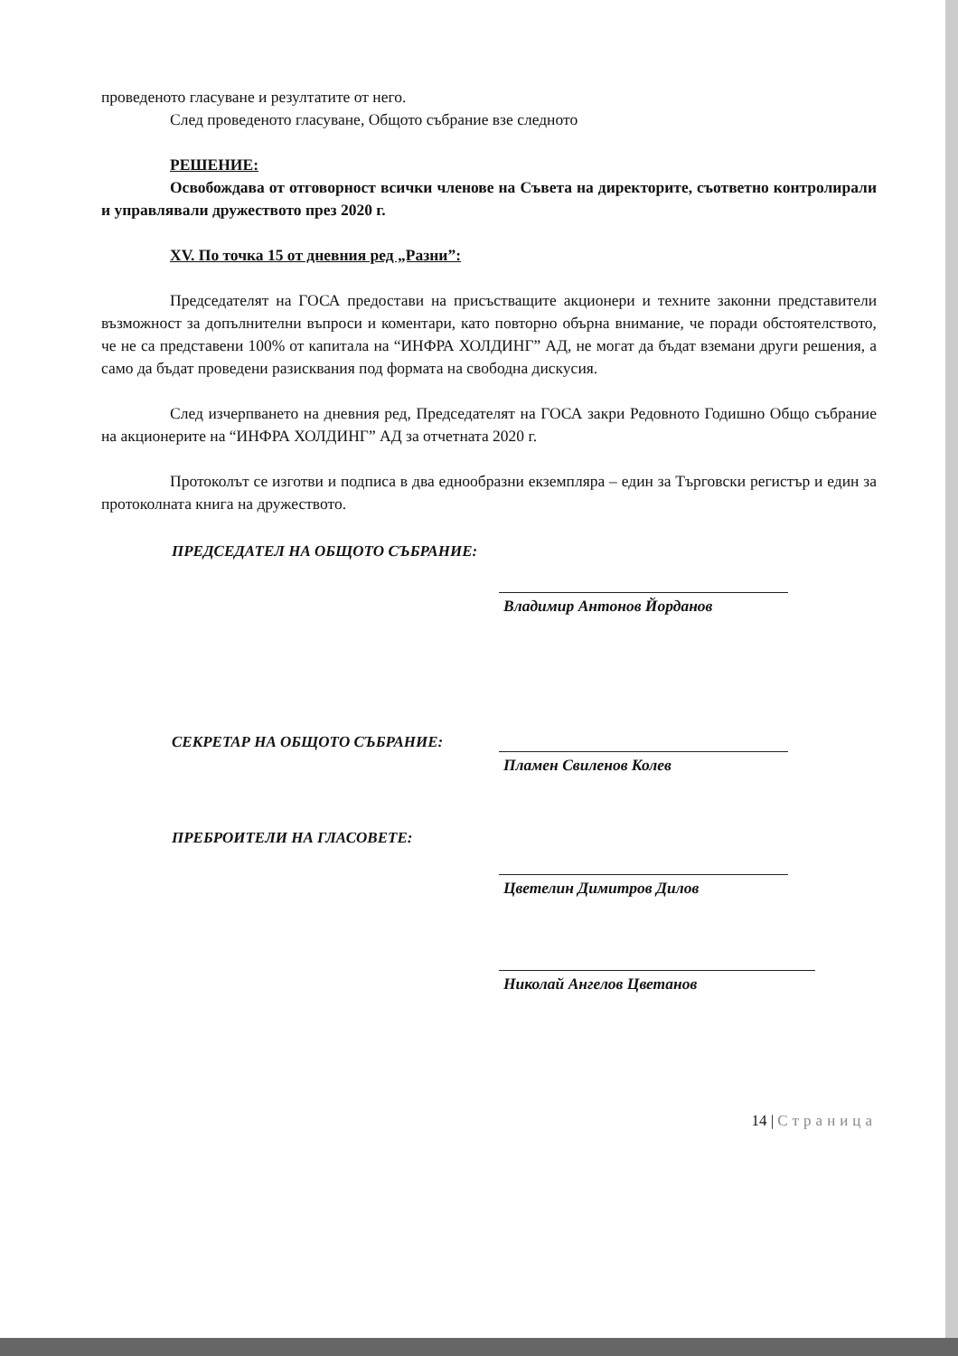проведеното гласуване и резултатите от него.
След проведеното гласуване, Общото събрание взе следното
РЕШЕНИЕ:
Освобождава от отговорност всички членове на Съвета на директорите, съответно контролирали и управлявали дружеството през 2020 г.
XV. По точка 15 от дневния ред „Разни”:
Председателят на ГОСА предостави на присъстващите акционери и техните законни представители възможност за допълнителни въпроси и коментари, като повторно обърна внимание, че поради обстоятелството, че не са представени 100% от капитала на “ИНФРА ХОЛДИНГ” АД, не могат да бъдат вземани други решения, а само да бъдат проведени разисквания под формата на свободна дискусия.
След изчерпването на дневния ред, Председателят на ГОСА закри Редовното Годишно Общо събрание на акционерите на “ИНФРА ХОЛДИНГ” АД за отчетната 2020 г.
Протоколът се изготви и подписа в два еднообразни екземпляра – един за Търговски регистър и един за протоколната книга на дружеството.
ПРЕДСЕДАТЕЛ НА ОБЩОТО СЪБРАНИЕ:
Владимир Антонов Йорданов
СЕКРЕТАР НА ОБЩОТО СЪБРАНИЕ:
Пламен Свиленов Колев
ПРЕБРОИТЕЛИ НА ГЛАСОВЕТЕ:
Цветелин Димитров Дилов
Николай Ангелов Цветанов
14 | Страница